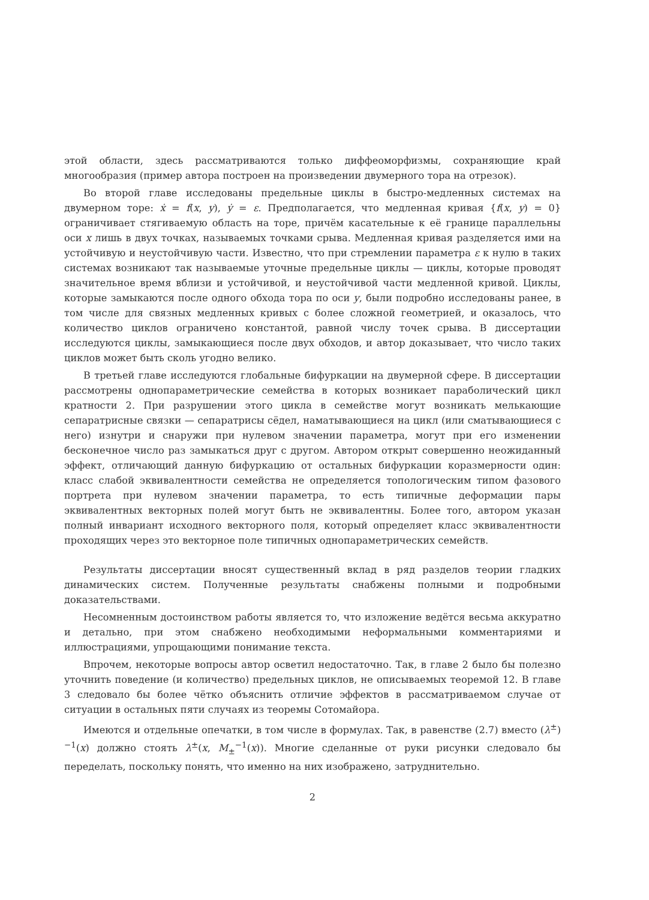этой области, здесь рассматриваются только диффеоморфизмы, сохраняющие край многообразия (пример автора построен на произведении двумерного тора на отрезок).
Во второй главе исследованы предельные циклы в быстро-медленных системах на двумерном торе: ẋ = f(x, y), ẏ = ε. Предполагается, что медленная кривая {f(x, y) = 0} ограничивает стягиваемую область на торе, причём касательные к её границе параллельны оси x лишь в двух точках, называемых точками срыва. Медленная кривая разделяется ими на устойчивую и неустойчивую части. Известно, что при стремлении параметра ε к нулю в таких системах возникают так называемые уточные предельные циклы — циклы, которые проводят значительное время вблизи и устойчивой, и неустойчивой части медленной кривой. Циклы, которые замыкаются после одного обхода тора по оси y, были подробно исследованы ранее, в том числе для связных медленных кривых с более сложной геометрией, и оказалось, что количество циклов ограничено константой, равной числу точек срыва. В диссертации исследуются циклы, замыкающиеся после двух обходов, и автор доказывает, что число таких циклов может быть сколь угодно велико.
В третьей главе исследуются глобальные бифуркации на двумерной сфере. В диссертации рассмотрены однопараметрические семейства в которых возникает параболический цикл кратности 2. При разрушении этого цикла в семействе могут возникать мелькающие сепаратрисные связки — сепаратрисы сёдел, наматывающиеся на цикл (или сматывающиеся с него) изнутри и снаружи при нулевом значении параметра, могут при его изменении бесконечное число раз замыкаться друг с другом. Автором открыт совершенно неожиданный эффект, отличающий данную бифуркацию от остальных бифуркации коразмерности один: класс слабой эквивалентности семейства не определяется топологическим типом фазового портрета при нулевом значении параметра, то есть типичные деформации пары эквивалентных векторных полей могут быть не эквивалентны. Более того, автором указан полный инвариант исходного векторного поля, который определяет класс эквивалентности проходящих через это векторное поле типичных однопараметрических семейств.
Результаты диссертации вносят существенный вклад в ряд разделов теории гладких динамических систем. Полученные результаты снабжены полными и подробными доказательствами.
Несомненным достоинством работы является то, что изложение ведётся весьма аккуратно и детально, при этом снабжено необходимыми неформальными комментариями и иллюстрациями, упрощающими понимание текста.
Впрочем, некоторые вопросы автор осветил недостаточно. Так, в главе 2 было бы полезно уточнить поведение (и количество) предельных циклов, не описываемых теоремой 12. В главе 3 следовало бы более чётко объяснить отличие эффектов в рассматриваемом случае от ситуации в остальных пяти случаях из теоремы Сотомайора.
Имеются и отдельные опечатки, в том числе в формулах. Так, в равенстве (2.7) вместо (λ<sup>±</sup>)<sup>−1</sup>(x) должно стоять λ<sup>±</sup>(x, M<sub>±</sub><sup>−1</sup>(x)). Многие сделанные от руки рисунки следовало бы переделать, поскольку понять, что именно на них изображено, затруднительно.
2